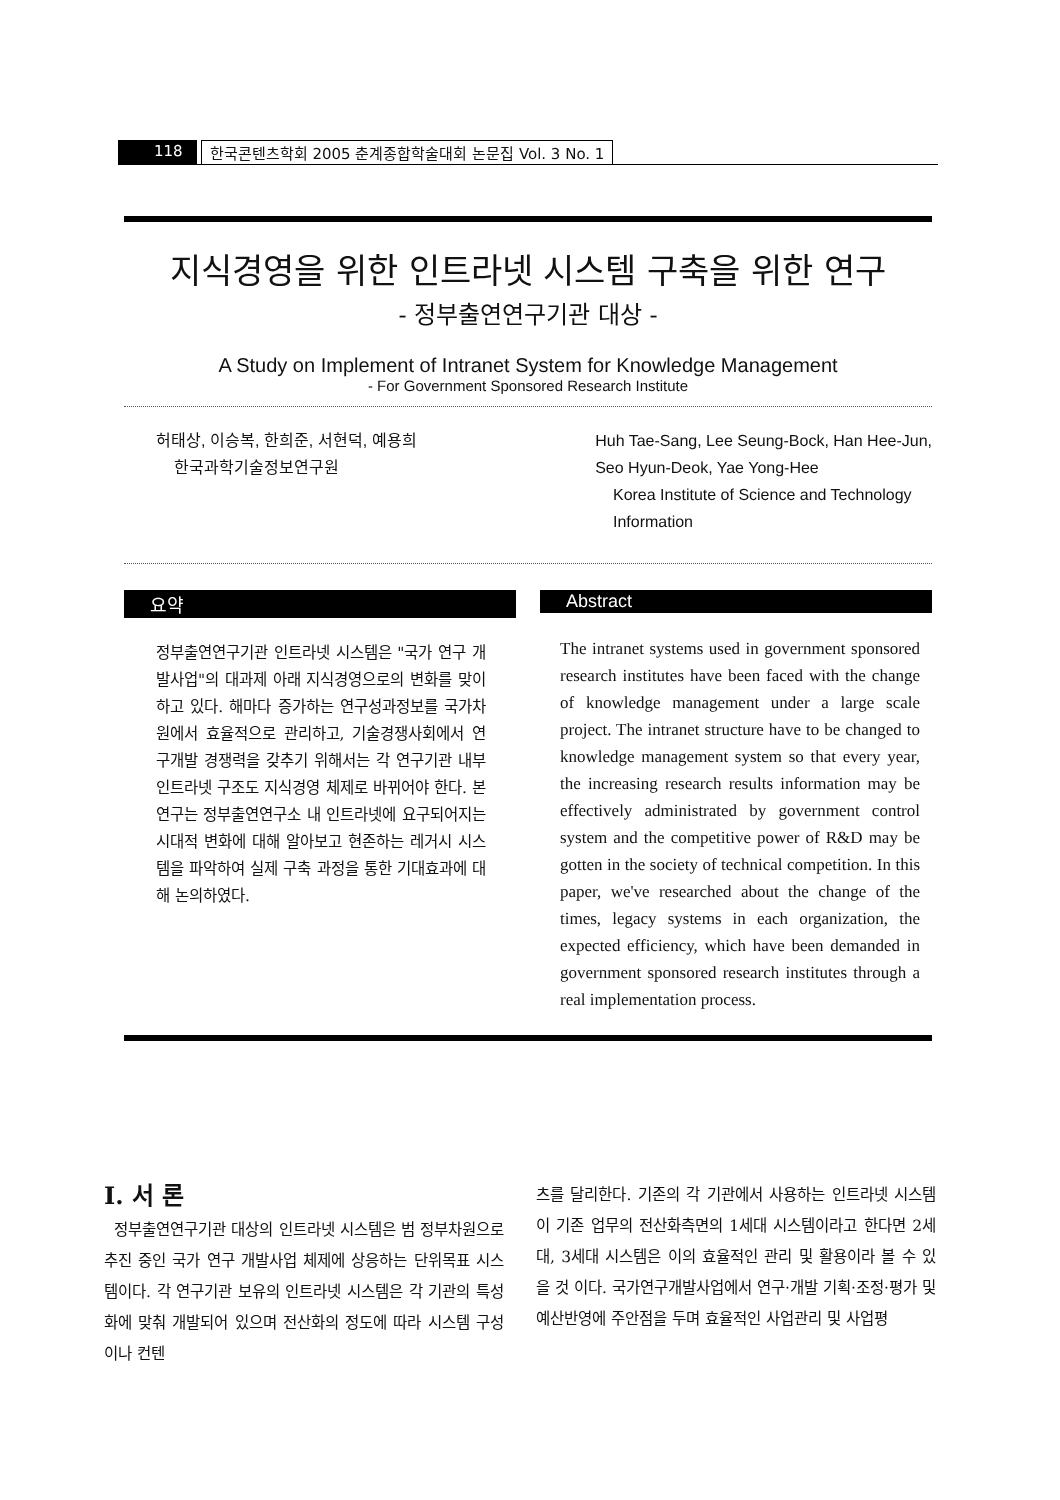118 한국콘텐츠학회 2005 춘계종합학술대회 논문집 Vol. 3 No. 1
지식경영을 위한 인트라넷 시스템 구축을 위한 연구
- 정부출연연구기관 대상 -
A Study on Implement of Intranet System for Knowledge Management
- For Government Sponsored Research Institute
허태상, 이승복, 한희준, 서현덕, 예용희
한국과학기술정보연구원
Huh Tae-Sang, Lee Seung-Bock, Han Hee-Jun,
Seo Hyun-Deok, Yae Yong-Hee
Korea Institute of Science and Technology
Information
요약
정부출연연구기관 인트라넷 시스템은 "국가 연구 개발사업"의 대과제 아래 지식경영으로의 변화를 맞이하고 있다. 해마다 증가하는 연구성과정보를 국가차원에서 효율적으로 관리하고, 기술경쟁사회에서 연구개발 경쟁력을 갖추기 위해서는 각 연구기관 내부 인트라넷 구조도 지식경영 체제로 바뀌어야 한다. 본 연구는 정부출연연구소 내 인트라넷에 요구되어지는 시대적 변화에 대해 알아보고 현존하는 레거시 시스템을 파악하여 실제 구축 과정을 통한 기대효과에 대해 논의하였다.
Abstract
The intranet systems used in government sponsored research institutes have been faced with the change of knowledge management under a large scale project. The intranet structure have to be changed to knowledge management system so that every year, the increasing research results information may be effectively administrated by government control system and the competitive power of R&D may be gotten in the society of technical competition. In this paper, we've researched about the change of the times, legacy systems in each organization, the expected efficiency, which have been demanded in government sponsored research institutes through a real implementation process.
I. 서 론
정부출연연구기관 대상의 인트라넷 시스템은 범 정부차원으로 추진 중인 국가 연구 개발사업 체제에 상응하는 단위목표 시스템이다. 각 연구기관 보유의 인트라넷 시스템은 각 기관의 특성화에 맞춰 개발되어 있으며 전산화의 정도에 따라 시스템 구성이나 컨텐
츠를 달리한다. 기존의 각 기관에서 사용하는 인트라넷 시스템이 기존 업무의 전산화측면의 1세대 시스템이라고 한다면 2세대, 3세대 시스템은 이의 효율적인 관리 및 활용이라 볼 수 있을 것 이다. 국가연구개발사업에서 연구·개발 기획·조정·평가 및 예산반영에 주안점을 두며 효율적인 사업관리 및 사업평